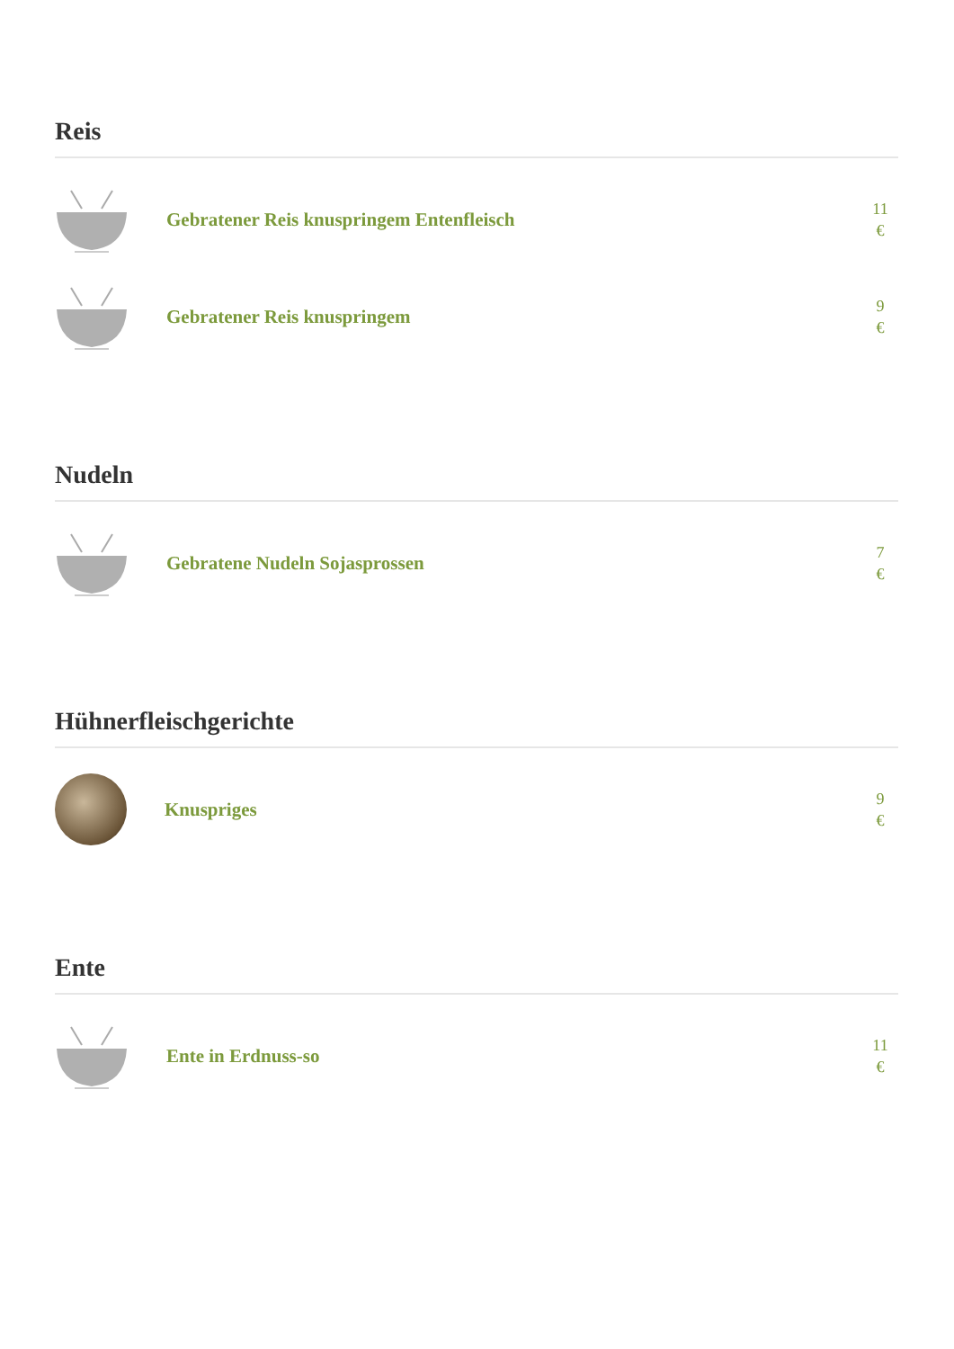Reis
Gebratener Reis knuspringem Entenfleisch
11
€
Gebratener Reis knuspringem
9
€
Nudeln
Gebratene Nudeln Sojasprossen
7
€
Hühnerfleischgerichte
Knuspriges
9
€
Ente
Ente in Erdnuss-so
11
€